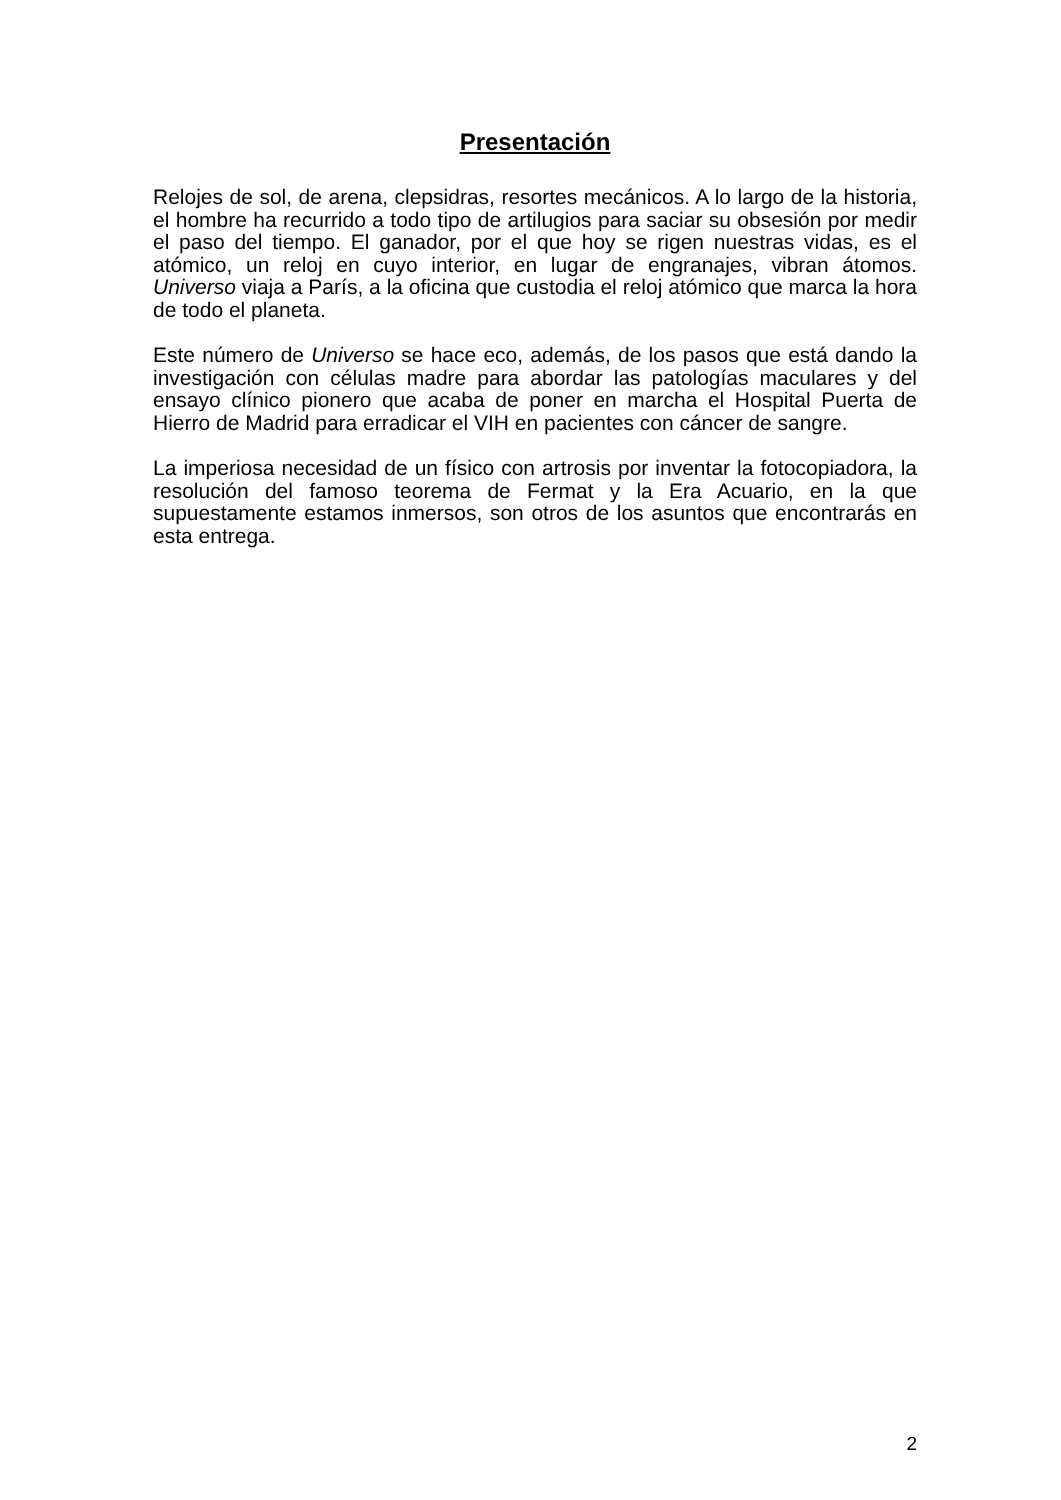Presentación
Relojes de sol, de arena, clepsidras, resortes mecánicos. A lo largo de la historia, el hombre ha recurrido a todo tipo de artilugios para saciar su obsesión por medir el paso del tiempo. El ganador, por el que hoy se rigen nuestras vidas, es el atómico, un reloj en cuyo interior, en lugar de engranajes, vibran átomos. Universo viaja a París, a la oficina que custodia el reloj atómico que marca la hora de todo el planeta.
Este número de Universo se hace eco, además, de los pasos que está dando la investigación con células madre para abordar las patologías maculares y del ensayo clínico pionero que acaba de poner en marcha el Hospital Puerta de Hierro de Madrid para erradicar el VIH en pacientes con cáncer de sangre.
La imperiosa necesidad de un físico con artrosis por inventar la fotocopiadora, la resolución del famoso teorema de Fermat y la Era Acuario, en la que supuestamente estamos inmersos, son otros de los asuntos que encontrarás en esta entrega.
2